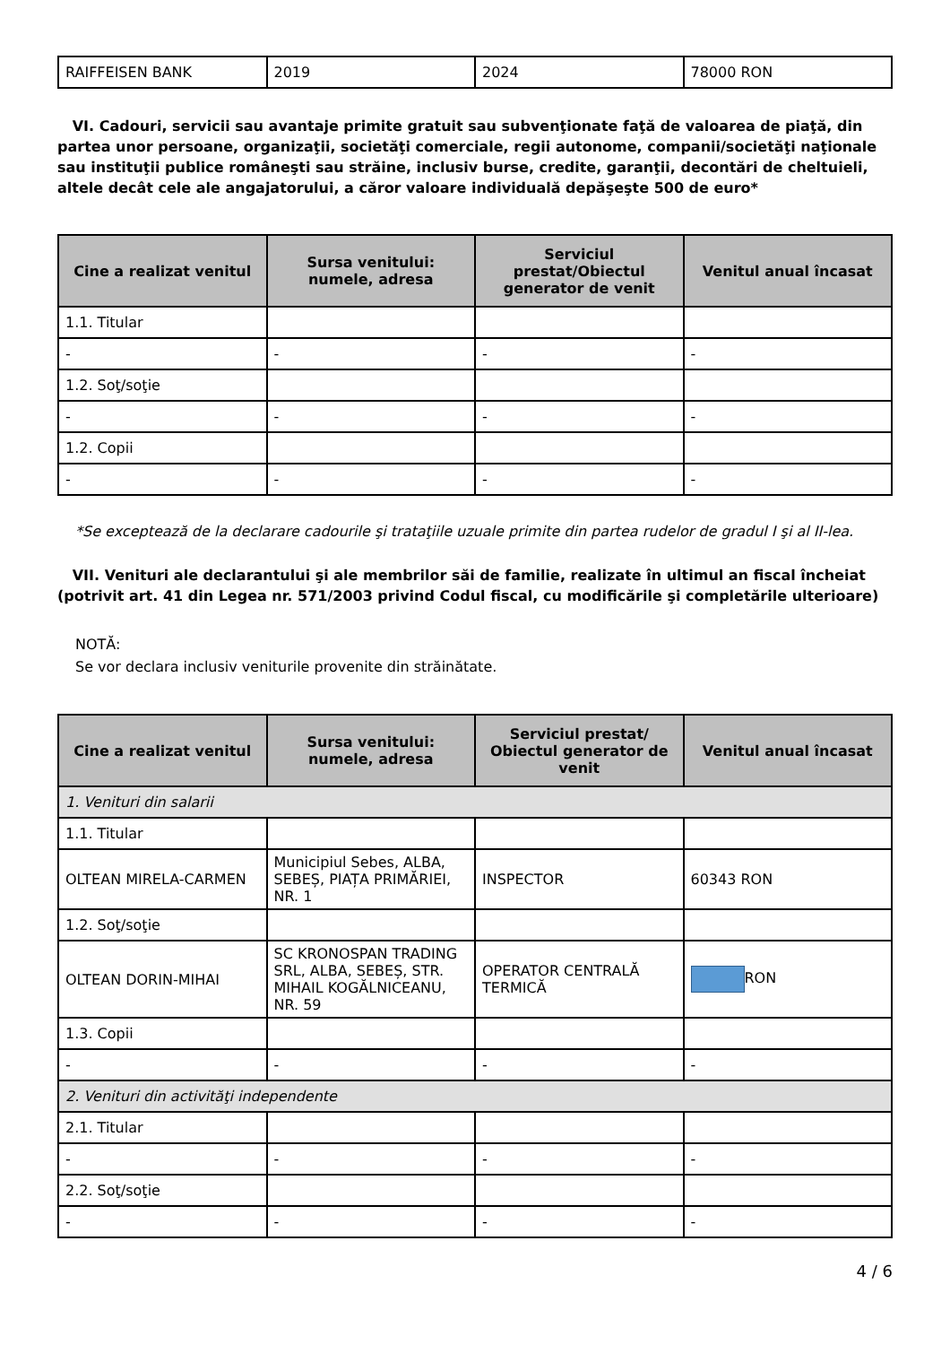| RAIFFEISEN BANK | 2019 | 2024 | 78000 RON |
VI. Cadouri, servicii sau avantaje primite gratuit sau subvenţionate faţă de valoarea de piaţă, din partea unor persoane, organizaţii, societăţi comerciale, regii autonome, companii/societăţi naţionale sau instituţii publice româneşti sau străine, inclusiv burse, credite, garanţii, decontări de cheltuieli, altele decât cele ale angajatorului, a căror valoare individuală depăşeşte 500 de euro*
| Cine a realizat venitul | Sursa venitului: numele, adresa | Serviciul prestat/Obiectul generator de venit | Venitul anual încasat |
| --- | --- | --- | --- |
| 1.1. Titular | | | |
| - | - | - | - |
| 1.2. Soţ/soţie | | | |
| - | - | - | - |
| 1.2. Copii | | | |
| - | - | - | - |
*Se exceptează de la declarare cadourile şi trataţiile uzuale primite din partea rudelor de gradul I şi al II-lea.
VII. Venituri ale declarantului şi ale membrilor săi de familie, realizate în ultimul an fiscal încheiat (potrivit art. 41 din Legea nr. 571/2003 privind Codul fiscal, cu modificările şi completările ulterioare)
NOTĂ:
Se vor declara inclusiv veniturile provenite din străinătate.
| Cine a realizat venitul | Sursa venitului: numele, adresa | Serviciul prestat/ Obiectul generator de venit | Venitul anual încasat |
| --- | --- | --- | --- |
| 1. Venituri din salarii | | | |
| 1.1. Titular | | | |
| OLTEAN MIRELA-CARMEN | Municipiul Sebes, ALBA, SEBEȘ, PIAȚA PRIMĂRIEI, NR. 1 | INSPECTOR | 60343 RON |
| 1.2. Soţ/soţie | | | |
| OLTEAN DORIN-MIHAI | SC KRONOSPAN TRADING SRL, ALBA, SEBEȘ, STR. MIHAIL KOGĂLNICEANU, NR. 59 | OPERATOR CENTRALĂ TERMICĂ | RON |
| 1.3. Copii | | | |
| - | - | - | - |
| 2. Venituri din activităţi independente | | | |
| 2.1. Titular | | | |
| - | - | - | - |
| 2.2. Soţ/soţie | | | |
| - | - | - | - |
4 / 6